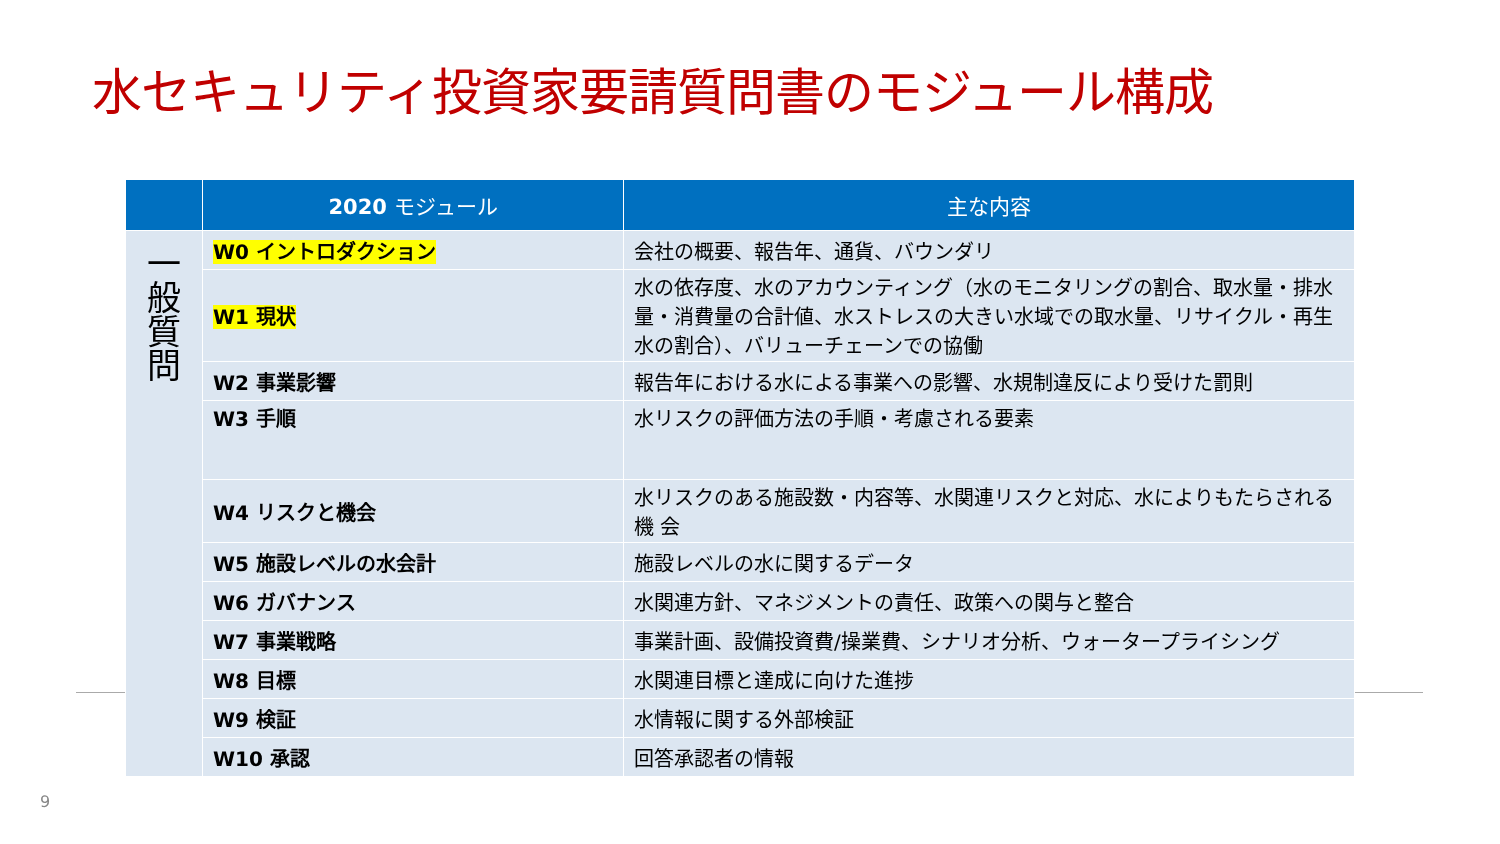水セキュリティ投資家要請質問書のモジュール構成
| | 2020 モジュール | 主な内容 |
| --- | --- | --- |
| 一 般 質 問 | W0 イントロダクション | 会社の概要、報告年、通貨、バウンダリ |
| | W1 現状 | 水の依存度、水のアカウンティング（水のモニタリングの割合、取水量・排水 量・消費量の合計値、水ストレスの大きい水域での取水量、リサイクル・再生 水の割合）、バリューチェーンでの協働 |
| | W2 事業影響 | 報告年における水による事業への影響、水規制違反により受けた罰則 |
| | W3 手順 | 水リスクの評価方法の手順・考慮される要素 |
| | W4 リスクと機会 | 水リスクのある施設数・内容等、水関連リスクと対応、水によりもたらされる機 会 |
| | W5 施設レベルの水会計 | 施設レベルの水に関するデータ |
| | W6 ガバナンス | 水関連方針、マネジメントの責任、政策への関与と整合 |
| | W7 事業戦略 | 事業計画、設備投資費/操業費、シナリオ分析、ウォータープライシング |
| | W8 目標 | 水関連目標と達成に向けた進捗 |
| | W9 検証 | 水情報に関する外部検証 |
| | W10 承認 | 回答承認者の情報 |
9